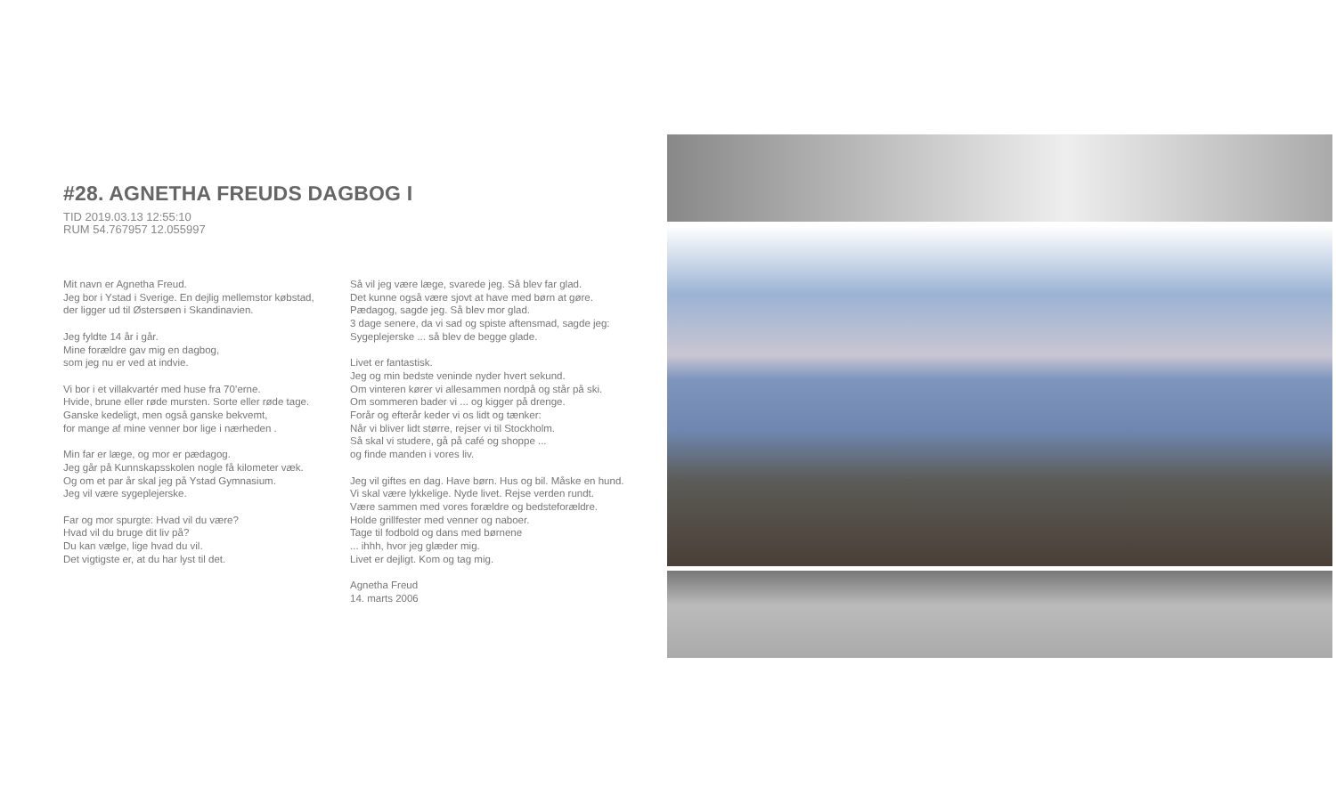#28. AGNETHA FREUDS DAGBOG I
TID 2019.03.13 12:55:10
RUM 54.767957 12.055997
Mit navn er Agnetha Freud.
Jeg bor i Ystad i Sverige. En dejlig mellemstor købstad,
der ligger ud til Østersøen i Skandinavien.
Jeg fyldte 14 år i går.
Mine forældre gav mig en dagbog,
som jeg nu er ved at indvie.
Vi bor i et villakvartér med huse fra 70’erne.
Hvide, brune eller røde mursten. Sorte eller røde tage.
Ganske kedeligt, men også ganske bekvemt,
for mange af mine venner bor lige i nærheden .
Min far er læge, og mor er pædagog.
Jeg går på Kunnskapsskolen nogle få kilometer væk.
Og om et par år skal jeg på Ystad Gymnasium.
Jeg vil være sygeplejerske.
Far og mor spurgte: Hvad vil du være?
Hvad vil du bruge dit liv på?
Du kan vælge, lige hvad du vil.
Det vigtigste er, at du har lyst til det.
Så vil jeg være læge, svarede jeg. Så blev far glad.
Det kunne også være sjovt at have med børn at gøre.
Pædagog, sagde jeg. Så blev mor glad.
3 dage senere, da vi sad og spiste aftensmad, sagde jeg:
Sygeplejerske ... så blev de begge glade.
Livet er fantastisk.
Jeg og min bedste veninde nyder hvert sekund.
Om vinteren kører vi allesammen nordpå og står på ski.
Om sommeren bader vi ... og kigger på drenge.
Forår og efterår keder vi os lidt og tænker:
Når vi bliver lidt større, rejser vi til Stockholm.
Så skal vi studere, gå på café og shoppe ...
og finde manden i vores liv.
Jeg vil giftes en dag. Have børn. Hus og bil. Måske en hund.
Vi skal være lykkelige. Nyde livet. Rejse verden rundt.
Være sammen med vores forældre og bedsteforældre.
Holde grillfester med venner og naboer.
Tage til fodbold og dans med børnene
... ihhh, hvor jeg glæder mig.
Livet er dejligt. Kom og tag mig.
Agnetha Freud
14. marts 2006